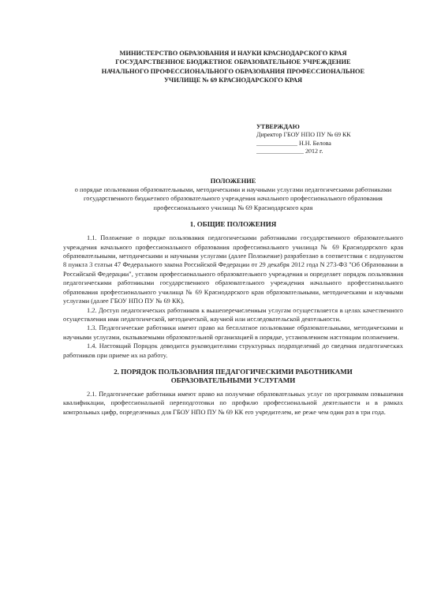МИНИСТЕРСТВО ОБРАЗОВАНИЯ И НАУКИ КРАСНОДАРСКОГО КРАЯ
ГОСУДАРСТВЕННОЕ БЮДЖЕТНОЕ ОБРАЗОВАТЕЛЬНОЕ УЧРЕЖДЕНИЕ
НАЧАЛЬНОГО ПРОФЕССИОНАЛЬНОГО ОБРАЗОВАНИЯ ПРОФЕССИОНАЛЬНОЕ
УЧИЛИЩЕ № 69 КРАСНОДАРСКОГО КРАЯ
УТВЕРЖДАЮ
Директор ГБОУ НПО ПУ № 69 КК
_____________ Н.Н. Белова
_______________ 2012 г.
ПОЛОЖЕНИЕ
о порядке пользования образовательными, методическими и научными услугами педагогическими работниками государственного бюджетного образовательного учреждения начального профессионального образования профессионального училища № 69 Краснодарского края
1. ОБЩИЕ ПОЛОЖЕНИЯ
1.1. Положение о порядке пользования педагогическими работниками государственного образовательного учреждения начального профессионального образования профессионального училища № 69 Краснодарского края образовательными, методическими и научными услугами (далее Положение) разработано в соответствии с подпунктом 8 пункта 3 статьи 47 Федерального закона Российской Федерации от 29 декабря 2012 года N 273-ФЗ "Об Образовании в Российской Федерации", уставом профессионального образовательного учреждения и определяет порядок пользования педагогическими работниками государственного образовательного учреждения начального профессионального образования профессионального училища № 69 Краснодарского края образовательными, методическими и научными услугами (далее ГБОУ НПО ПУ № 69 КК).
1.2. Доступ педагогических работников к вышеперечисленным услугам осуществляется в целях качественного осуществления ими педагогической, методической, научной или исследовательской деятельности.
1.3. Педагогические работники имеют право на бесплатное пользование образовательными, методическими и научными услугами, оказываемыми образовательной организацией в порядке, установленном настоящим положением.
1.4. Настоящий Порядок доводится руководителями структурных подразделений до сведения педагогических работников при приеме их на работу.
2. ПОРЯДОК ПОЛЬЗОВАНИЯ ПЕДАГОГИЧЕСКИМИ РАБОТНИКАМИ
ОБРАЗОВАТЕЛЬНЫМИ УСЛУГАМИ
2.1. Педагогические работники имеют право на получение образовательных услуг по программам повышения квалификации, профессиональной переподготовки по профилю профессиональной деятельности и в рамках контрольных цифр, определенных для ГБОУ НПО ПУ № 69 КК его учредителем, не реже чем один раз в три года.